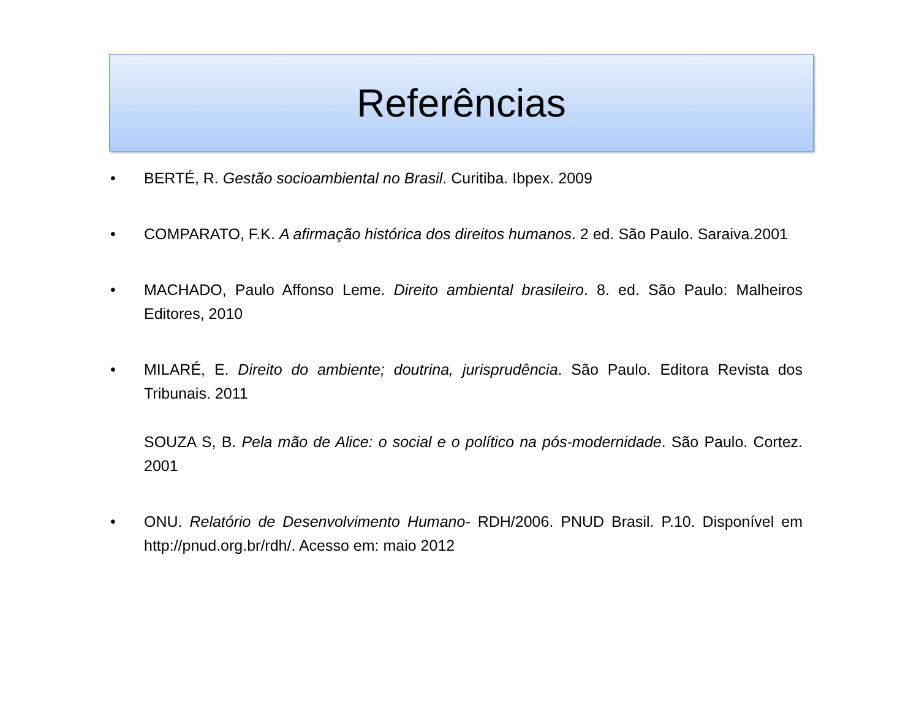Referências
• BERTÉ, R. Gestão socioambiental no Brasil. Curitiba. Ibpex. 2009
• COMPARATO, F.K. A afirmação histórica dos direitos humanos. 2 ed. São Paulo. Saraiva.2001
• MACHADO, Paulo Affonso Leme. Direito ambiental brasileiro. 8. ed. São Paulo: Malheiros Editores, 2010
• MILARÉ, E. Direito do ambiente; doutrina, jurisprudência. São Paulo. Editora Revista dos Tribunais. 2011
SOUZA S, B. Pela mão de Alice: o social e o político na pós-modernidade. São Paulo. Cortez. 2001
• ONU. Relatório de Desenvolvimento Humano- RDH/2006. PNUD Brasil. P.10. Disponível em http://pnud.org.br/rdh/. Acesso em: maio 2012